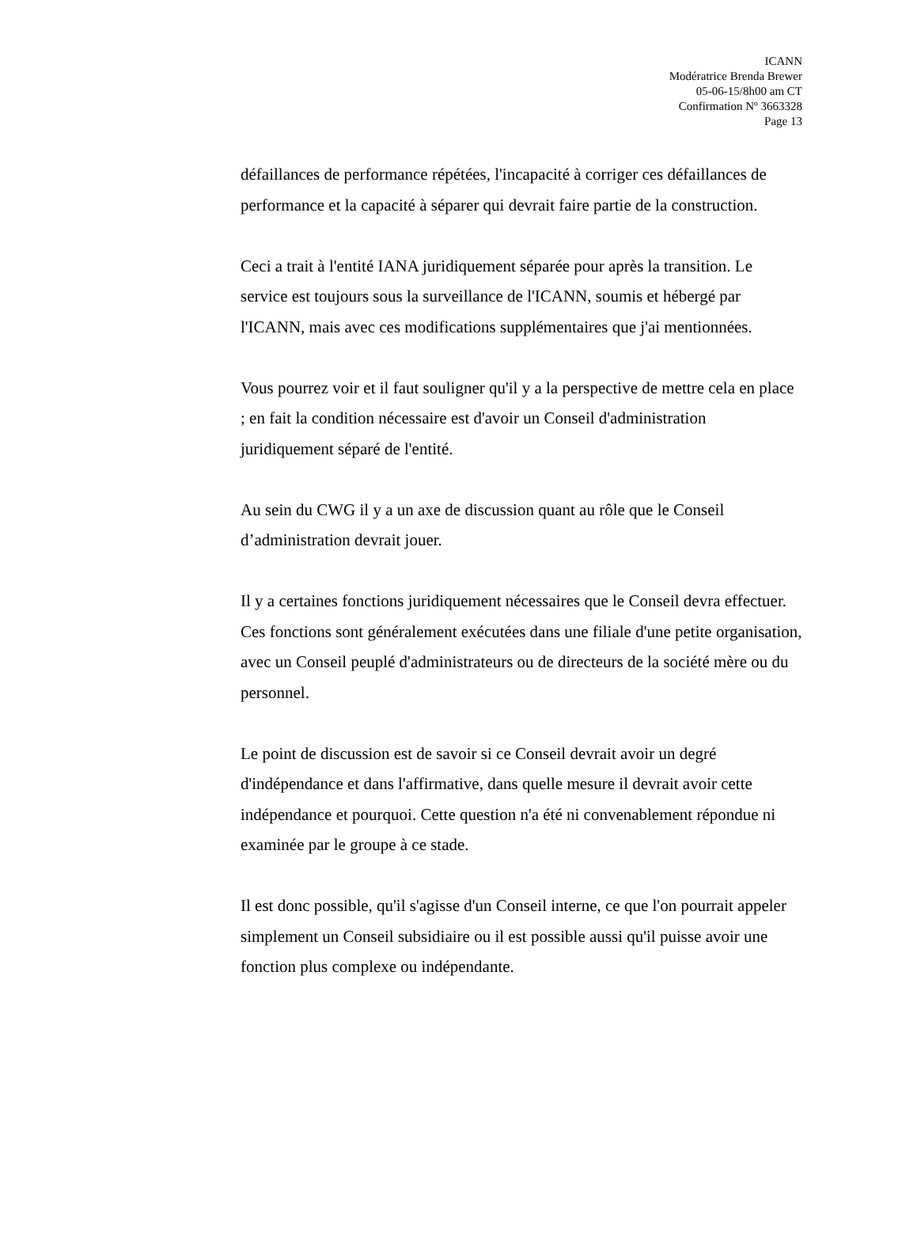ICANN
Modératrice Brenda Brewer
05-06-15/8h00 am CT
Confirmation Nº 3663328
Page 13
défaillances de performance répétées, l'incapacité à corriger ces défaillances de performance et la capacité à séparer qui devrait faire partie de la construction.
Ceci a trait à l'entité IANA juridiquement séparée pour après la transition. Le service est toujours sous la surveillance de l'ICANN, soumis et hébergé par l'ICANN, mais avec ces modifications supplémentaires que j'ai mentionnées.
Vous pourrez voir et il faut souligner qu'il y a la perspective de mettre cela en place ; en fait la condition nécessaire est d'avoir un Conseil d'administration juridiquement séparé de l'entité.
Au sein du CWG il y a un axe de discussion quant au rôle que le Conseil d’administration devrait jouer.
Il y a certaines fonctions juridiquement nécessaires que le Conseil devra effectuer. Ces fonctions sont généralement exécutées dans une filiale d'une petite organisation, avec un Conseil peuplé d'administrateurs ou de directeurs de la société mère ou du personnel.
Le point de discussion est de savoir si ce Conseil devrait avoir un degré d'indépendance et dans l'affirmative, dans quelle mesure il devrait avoir cette indépendance et pourquoi. Cette question n'a été ni convenablement répondue ni examinée par le groupe à ce stade.
Il est donc possible, qu'il s'agisse d'un Conseil interne, ce que l'on pourrait appeler simplement un Conseil subsidiaire ou il est possible aussi qu'il puisse avoir une fonction plus complexe ou indépendante.